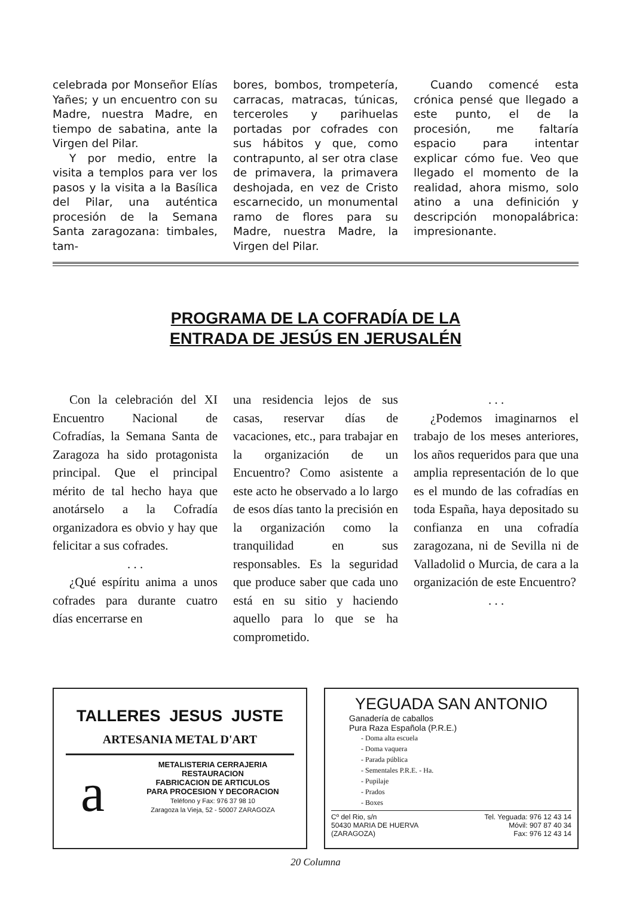celebrada por Monseñor Elías Yañes; y un encuentro con su Madre, nuestra Madre, en tiempo de sabatina, ante la Virgen del Pilar.
Y por medio, entre la visita a templos para ver los pasos y la visita a la Basílica del Pilar, una auténtica procesión de la Semana Santa zaragozana: timbales, tam-
bores, bombos, trompetería, carracas, matracas, túnicas, terceroles y parihuelas portadas por cofrades con sus hábitos y que, como contrapunto, al ser otra clase de primavera, la primavera deshojada, en vez de Cristo escarnecido, un monumental ramo de flores para su Madre, nuestra Madre, la Virgen del Pilar.
Cuando comencé esta crónica pensé que llegado a este punto, el de la procesión, me faltaría espacio para intentar explicar cómo fue. Veo que llegado el momento de la realidad, ahora mismo, solo atino a una definición y descripción monopalábrica: impresionante.
PROGRAMA DE LA COFRADÍA DE LA
ENTRADA DE JESÚS EN JERUSALÉN
Con la celebración del XI Encuentro Nacional de Cofradías, la Semana Santa de Zaragoza ha sido protagonista principal. Que el principal mérito de tal hecho haya que anotárselo a la Cofradía organizadora es obvio y hay que felicitar a sus cofrades.
. . .
¿Qué espíritu anima a unos cofrades para durante cuatro días encerrarse en
una residencia lejos de sus casas, reservar días de vacaciones, etc., para trabajar en la organización de un Encuentro? Como asistente a este acto he observado a lo largo de esos días tanto la precisión en la organización como la tranquilidad en sus responsables. Es la seguridad que produce saber que cada uno está en su sitio y haciendo aquello para lo que se ha comprometido.
. . .
¿Podemos imaginarnos el trabajo de los meses anteriores, los años requeridos para que una amplia representación de lo que es el mundo de las cofradías en toda España, haya depositado su confianza en una cofradía zaragozana, ni de Sevilla ni de Valladolid o Murcia, de cara a la organización de este Encuentro?
. . .
TALLERES JESUS JUSTE
ARTESANIA METAL D'ART
a
METALISTERIA CERRAJERIA
RESTAURACION
FABRICACION DE ARTICULOS
PARA PROCESION Y DECORACION
Teléfono y Fax: 976 37 98 10
Zaragoza la Vieja, 52 - 50007 ZARAGOZA
YEGUADA SAN ANTONIO
Ganadería de caballos
Pura Raza Española (P.R.E.)
- Doma alta escuela
- Doma vaquera
- Parada pública
- Sementales P.R.E. - Ha.
- Pupilaje
- Prados
- Boxes
Cº del Rio, s/n
50430 MARIA DE HUERVA
(ZARAGOZA)
Tel. Yeguada: 976 12 43 14
Móvil: 907 87 40 34
Fax: 976 12 43 14
20 Columna